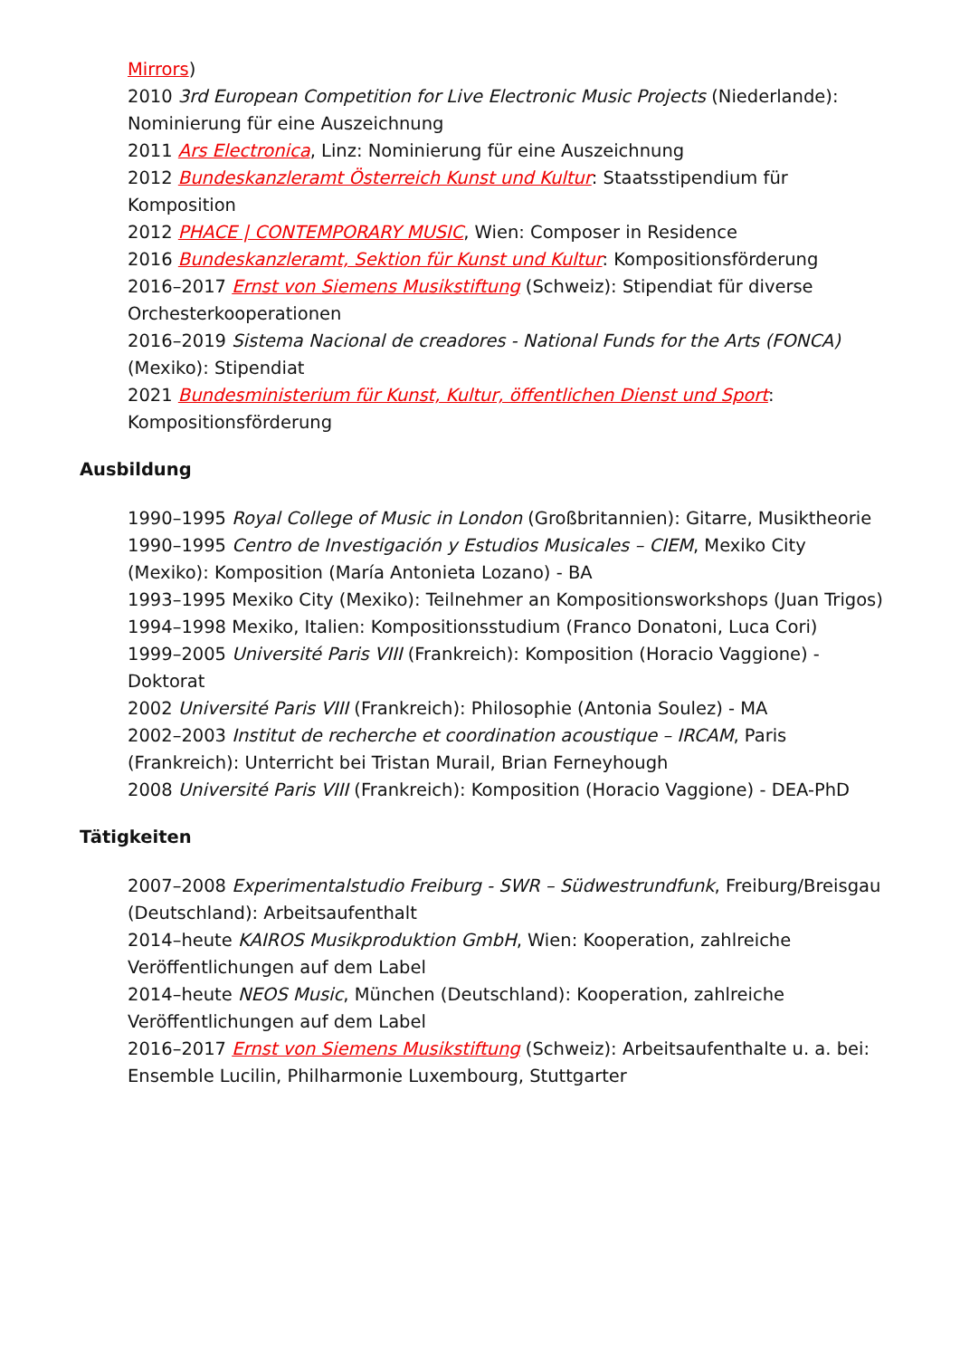Mirrors)
2010 3rd European Competition for Live Electronic Music Projects (Niederlande): Nominierung für eine Auszeichnung
2011 Ars Electronica, Linz: Nominierung für eine Auszeichnung
2012 Bundeskanzleramt Österreich Kunst und Kultur: Staatsstipendium für Komposition
2012 PHACE | CONTEMPORARY MUSIC, Wien: Composer in Residence
2016 Bundeskanzleramt, Sektion für Kunst und Kultur: Kompositionsförderung
2016–2017 Ernst von Siemens Musikstiftung (Schweiz): Stipendiat für diverse Orchesterkooperationen
2016–2019 Sistema Nacional de creadores - National Funds for the Arts (FONCA) (Mexiko): Stipendiat
2021 Bundesministerium für Kunst, Kultur, öffentlichen Dienst und Sport: Kompositionsförderung
Ausbildung
1990–1995 Royal College of Music in London (Großbritannien): Gitarre, Musiktheorie
1990–1995 Centro de Investigación y Estudios Musicales – CIEM, Mexiko City (Mexiko): Komposition (María Antonieta Lozano) - BA
1993–1995 Mexiko City (Mexiko): Teilnehmer an Kompositionsworkshops (Juan Trigos)
1994–1998 Mexiko, Italien: Kompositionsstudium (Franco Donatoni, Luca Cori)
1999–2005 Université Paris VIII (Frankreich): Komposition (Horacio Vaggione) - Doktorat
2002 Université Paris VIII (Frankreich): Philosophie (Antonia Soulez) - MA
2002–2003 Institut de recherche et coordination acoustique – IRCAM, Paris (Frankreich): Unterricht bei Tristan Murail, Brian Ferneyhough
2008 Université Paris VIII (Frankreich): Komposition (Horacio Vaggione) - DEA-PhD
Tätigkeiten
2007–2008 Experimentalstudio Freiburg - SWR – Südwestrundfunk, Freiburg/Breisgau (Deutschland): Arbeitsaufenthalt
2014–heute KAIROS Musikproduktion GmbH, Wien: Kooperation, zahlreiche Veröffentlichungen auf dem Label
2014–heute NEOS Music, München (Deutschland): Kooperation, zahlreiche Veröffentlichungen auf dem Label
2016–2017 Ernst von Siemens Musikstiftung (Schweiz): Arbeitsaufenthalte u. a. bei: Ensemble Lucilin, Philharmonie Luxembourg, Stuttgarter